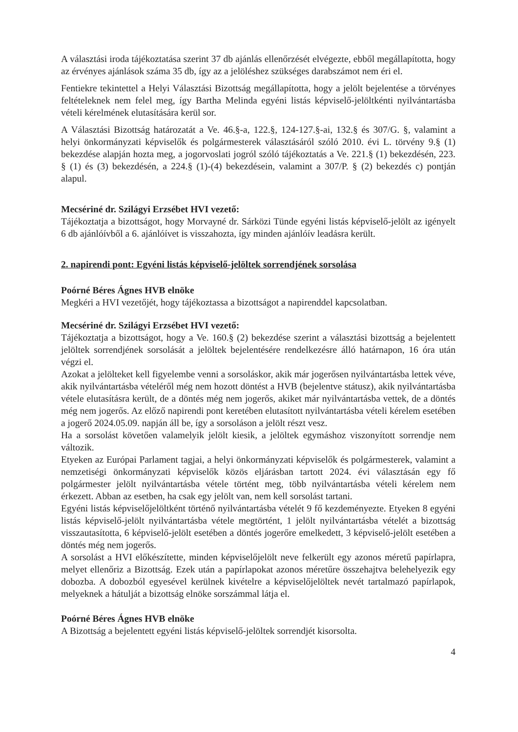A választási iroda tájékoztatása szerint 37 db ajánlás ellenőrzését elvégezte, ebből megállapította, hogy az érvényes ajánlások száma 35 db, így az a jelöléshez szükséges darabszámot nem éri el.
Fentiekre tekintettel a Helyi Választási Bizottság megállapította, hogy a jelölt bejelentése a törvényes feltételeknek nem felel meg, így Bartha Melinda egyéni listás képviselő-jelöltkénti nyilvántartásba vételi kérelmének elutasítására kerül sor.
A Választási Bizottság határozatát a Ve. 46.§-a, 122.§, 124-127.§-ai, 132.§ és 307/G. §, valamint a helyi önkormányzati képviselők és polgármesterek választásáról szóló 2010. évi L. törvény 9.§ (1) bekezdése alapján hozta meg, a jogorvoslati jogról szóló tájékoztatás a Ve. 221.§ (1) bekezdésén, 223. § (1) és (3) bekezdésén, a 224.§ (1)-(4) bekezdésein, valamint a 307/P. § (2) bekezdés c) pontján alapul.
Mecsériné dr. Szilágyi Erzsébet HVI vezető:
Tájékoztatja a bizottságot, hogy Morvayné dr. Sárközi Tünde egyéni listás képviselő-jelölt az igényelt 6 db ajánlóívből a 6. ajánlóívet is visszahozta, így minden ajánlóív leadásra került.
2. napirendi pont: Egyéni listás képviselő-jelöltek sorrendjének sorsolása
Poórné Béres Ágnes HVB elnöke
Megkéri a HVI vezetőjét, hogy tájékoztassa a bizottságot a napirenddel kapcsolatban.
Mecsériné dr. Szilágyi Erzsébet HVI vezető:
Tájékoztatja a bizottságot, hogy a Ve. 160.§ (2) bekezdése szerint a választási bizottság a bejelentett jelöltek sorrendjének sorsolását a jelöltek bejelentésére rendelkezésre álló határnapon, 16 óra után végzi el.
Azokat a jelölteket kell figyelembe venni a sorsoláskor, akik már jogerősen nyilvántartásba lettek véve, akik nyilvántartásba vételéről még nem hozott döntést a HVB (bejelentve státusz), akik nyilvántartásba vétele elutasításra került, de a döntés még nem jogerős, akiket már nyilvántartásba vettek, de a döntés még nem jogerős. Az előző napirendi pont keretében elutasított nyilvántartásba vételi kérelem esetében a jogerő 2024.05.09. napján áll be, így a sorsoláson a jelölt részt vesz.
Ha a sorsolást követően valamelyik jelölt kiesik, a jelöltek egymáshoz viszonyított sorrendje nem változik.
Etyeken az Európai Parlament tagjai, a helyi önkormányzati képviselők és polgármesterek, valamint a nemzetiségi önkormányzati képviselők közös eljárásban tartott 2024. évi választásán egy fő polgármester jelölt nyilvántartásba vétele történt meg, több nyilvántartásba vételi kérelem nem érkezett. Abban az esetben, ha csak egy jelölt van, nem kell sorsolást tartani.
Egyéni listás képviselőjelöltként történő nyilvántartásba vételét 9 fő kezdeményezte. Etyeken 8 egyéni listás képviselő-jelölt nyilvántartásba vétele megtörtént, 1 jelölt nyilvántartásba vételét a bizottság visszautasította, 6 képviselő-jelölt esetében a döntés jogerőre emelkedett, 3 képviselő-jelölt esetében a döntés még nem jogerős.
A sorsolást a HVI előkészítette, minden képviselőjelölt neve felkerült egy azonos méretű papírlapra, melyet ellenőriz a Bizottság. Ezek után a papírlapokat azonos méretűre összehajtva belehelyezik egy dobozba. A dobozból egyesével kerülnek kivételre a képviselőjelöltek nevét tartalmazó papírlapok, melyeknek a hátulját a bizottság elnöke sorszámmal látja el.
Poórné Béres Ágnes HVB elnöke
A Bizottság a bejelentett egyéni listás képviselő-jelöltek sorrendjét kisorsolta.
4